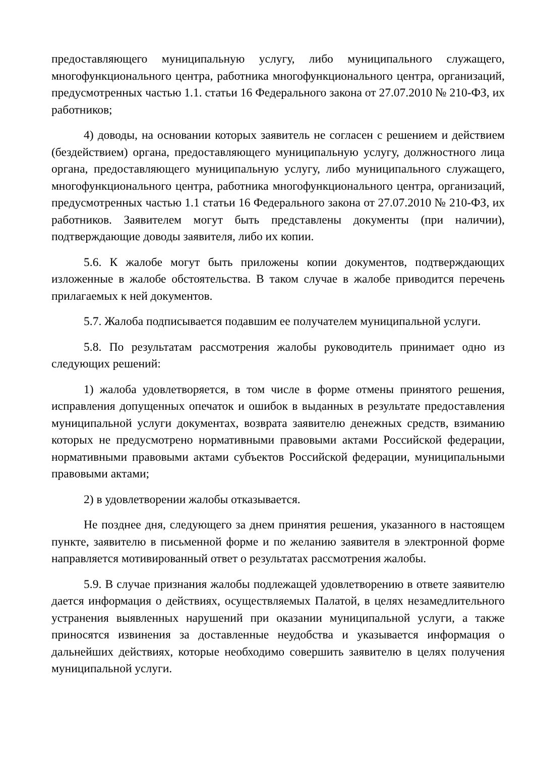предоставляющего муниципальную услугу, либо муниципального служащего, многофункционального центра, работника многофункционального центра, организаций, предусмотренных частью 1.1. статьи 16 Федерального закона от 27.07.2010 № 210-ФЗ, их работников;
4) доводы, на основании которых заявитель не согласен с решением и действием (бездействием) органа, предоставляющего муниципальную услугу, должностного лица органа, предоставляющего муниципальную услугу, либо муниципального служащего, многофункционального центра, работника многофункционального центра, организаций, предусмотренных частью 1.1 статьи 16 Федерального закона от 27.07.2010 № 210-ФЗ, их работников. Заявителем могут быть представлены документы (при наличии), подтверждающие доводы заявителя, либо их копии.
5.6. К жалобе могут быть приложены копии документов, подтверждающих изложенные в жалобе обстоятельства. В таком случае в жалобе приводится перечень прилагаемых к ней документов.
5.7. Жалоба подписывается подавшим ее получателем муниципальной услуги.
5.8. По результатам рассмотрения жалобы руководитель принимает одно из следующих решений:
1) жалоба удовлетворяется, в том числе в форме отмены принятого решения, исправления допущенных опечаток и ошибок в выданных в результате предоставления муниципальной услуги документах, возврата заявителю денежных средств, взиманию которых не предусмотрено нормативными правовыми актами Российской федерации, нормативными правовыми актами субъектов Российской федерации, муниципальными правовыми актами;
2) в удовлетворении жалобы отказывается.
Не позднее дня, следующего за днем принятия решения, указанного в настоящем пункте, заявителю в письменной форме и по желанию заявителя в электронной форме направляется мотивированный ответ о результатах рассмотрения жалобы.
5.9. В случае признания жалобы подлежащей удовлетворению в ответе заявителю дается информация о действиях, осуществляемых Палатой, в целях незамедлительного устранения выявленных нарушений при оказании муниципальной услуги, а также приносятся извинения за доставленные неудобства и указывается информация о дальнейших действиях, которые необходимо совершить заявителю в целях получения муниципальной услуги.